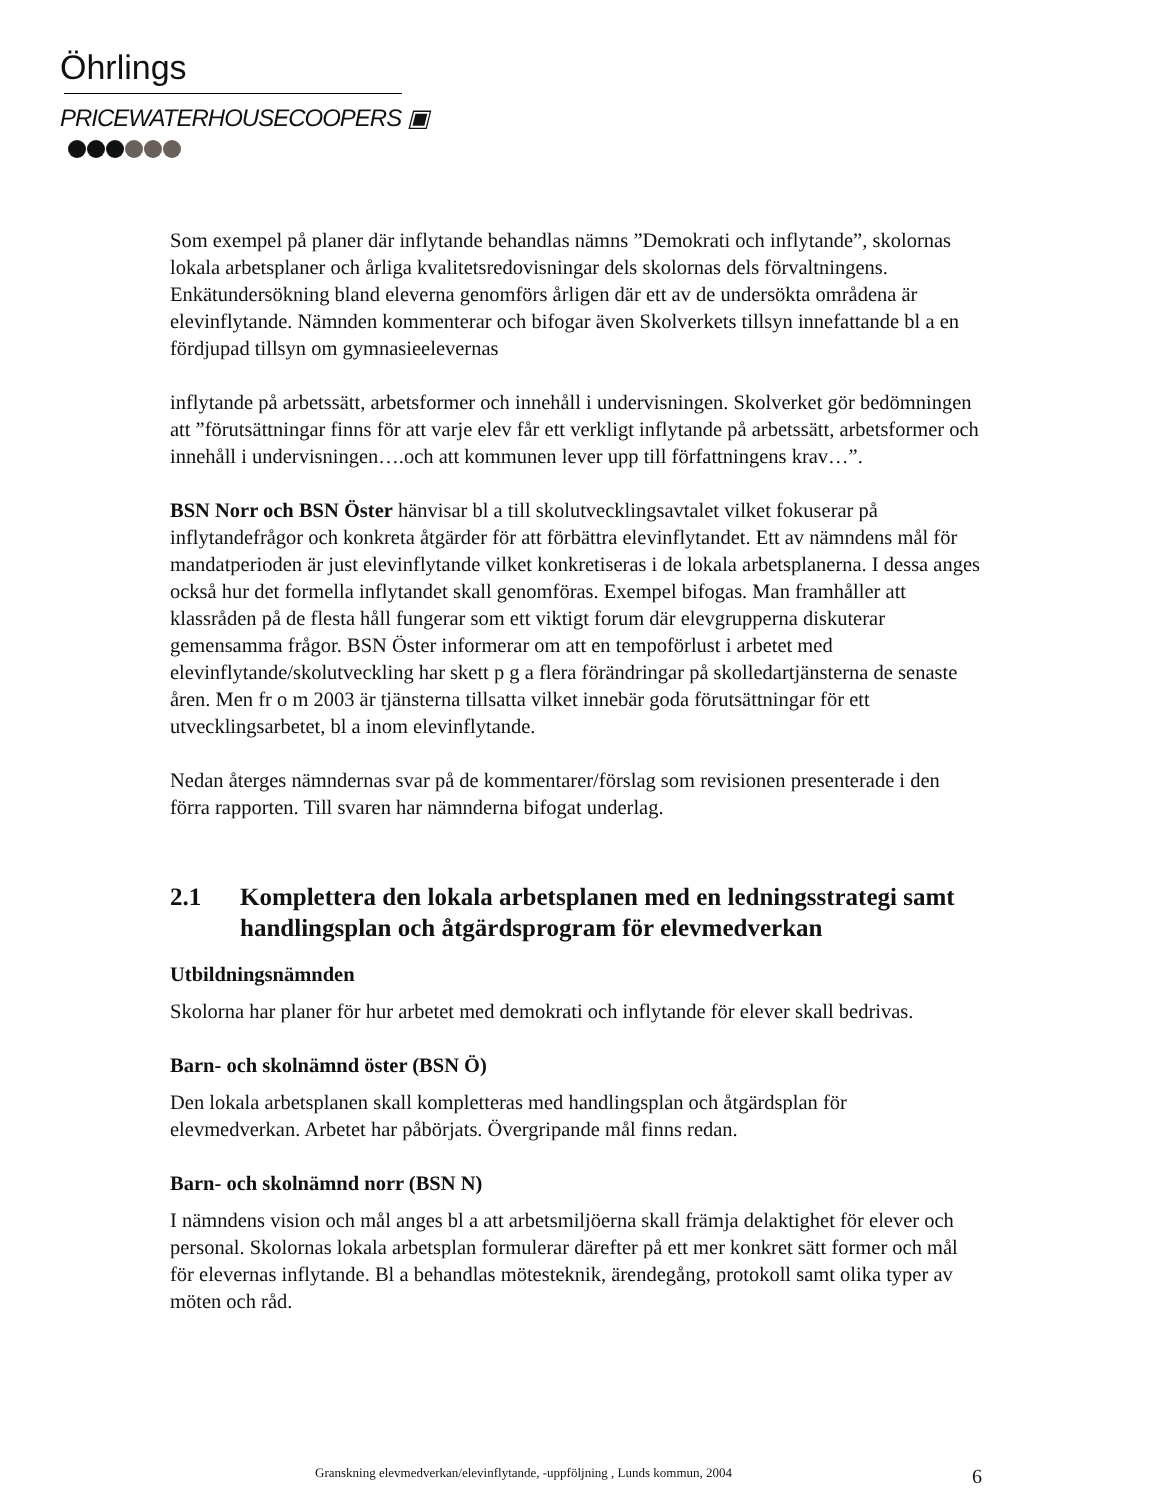Öhrlings
PRICEWATERHOUSECOOPERS ▣
Som exempel på planer där inflytande behandlas nämns ”Demokrati och inflytande”, skolornas lokala arbetsplaner och årliga kvalitetsredovisningar dels skolornas dels förvaltningens. Enkätundersökning bland eleverna genomförs årligen där ett av de undersökta områdena är elevinflytande. Nämnden kommenterar och bifogar även Skolverkets tillsyn innefattande bl a en fördjupad tillsyn om gymnasieelevernas
inflytande på arbetssätt, arbetsformer och innehåll i undervisningen. Skolverket gör bedömningen att ”förutsättningar finns för att varje elev får ett verkligt inflytande på arbetssätt, arbetsformer och innehåll i undervisningen….och att kommunen lever upp till författningens krav…”.
BSN Norr och BSN Öster hänvisar bl a till skolutvecklingsavtalet vilket fokuserar på inflytandefrågor och konkreta åtgärder för att förbättra elevinflytandet. Ett av nämndens mål för mandatperioden är just elevinflytande vilket konkretiseras i de lokala arbetsplanerna. I dessa anges också hur det formella inflytandet skall genomföras. Exempel bifogas. Man framhåller att klassråden på de flesta håll fungerar som ett viktigt forum där elevgrupperna diskuterar gemensamma frågor. BSN Öster informerar om att en tempoförlust i arbetet med elevinflytande/skolutveckling har skett p g a flera förändringar på skolledartjänsterna de senaste åren. Men fr o m 2003 är tjänsterna tillsatta vilket innebär goda förutsättningar för ett utvecklingsarbetet, bl a inom elevinflytande.
Nedan återges nämndernas svar på de kommentarer/förslag som revisionen presenterade i den förra rapporten. Till svaren har nämnderna bifogat underlag.
2.1 Komplettera den lokala arbetsplanen med en ledningsstrategi samt handlingsplan och åtgärdsprogram för elevmedverkan
Utbildningsnämnden
Skolorna har planer för hur arbetet med demokrati och inflytande för elever skall bedrivas.
Barn- och skolnämnd öster (BSN Ö)
Den lokala arbetsplanen skall kompletteras med handlingsplan och åtgärdsplan för elevmedverkan. Arbetet har påbörjats. Övergripande mål finns redan.
Barn- och skolnämnd norr (BSN N)
I nämndens vision och mål anges bl a att arbetsmiljöerna skall främja delaktighet för elever och personal. Skolornas lokala arbetsplan formulerar därefter på ett mer konkret sätt former och mål för elevernas inflytande. Bl a behandlas mötesteknik, ärendegång, protokoll samt olika typer av möten och råd.
Granskning elevmedverkan/elevinflytande, -uppföljning , Lunds kommun, 2004 6